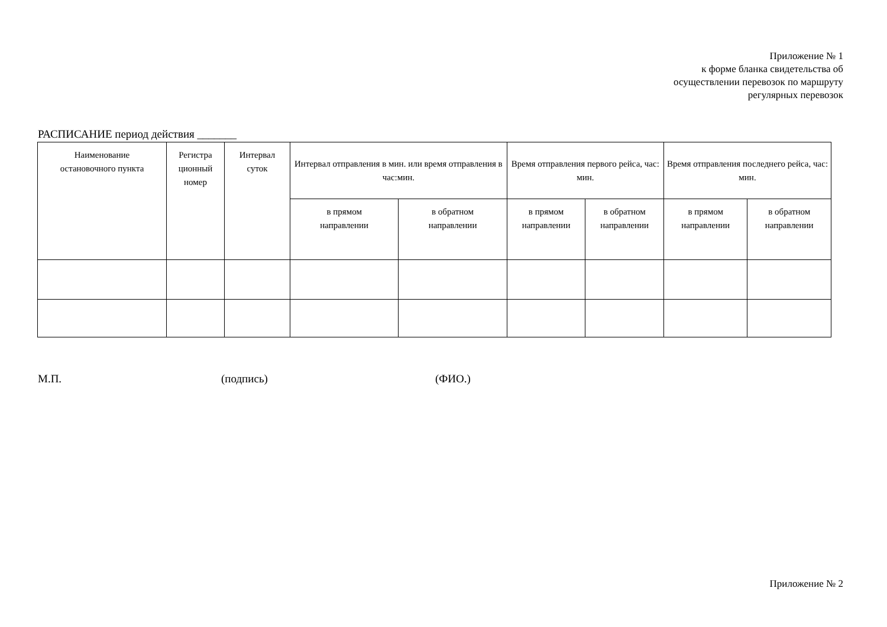Приложение № 1
к форме бланка свидетельства об
осуществлении перевозок по маршруту
регулярных перевозок
РАСПИСАНИЕ период действия _______
| Наименование остановочного пункта | Регистра ционный номер | Интервал суток | Интервал отправления в мин. или время отправления в час:мин. | | Время отправления первого рейса, час: мин. | | Время отправления последнего рейса, час: мин. | |
| --- | --- | --- | --- | --- | --- | --- | --- | --- |
| | | | в прямом направлении | в обратном направлении | в прямом направлении | в обратном направлении | в прямом направлении | в обратном направлении |
М.П. (подпись) (ФИО.)
Приложение № 2